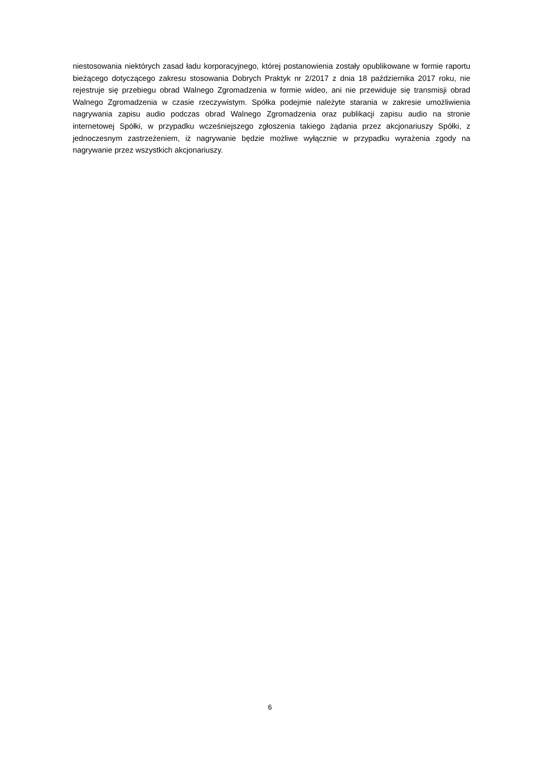niestosowania niektórych zasad ładu korporacyjnego, której postanowienia zostały opublikowane w formie raportu bieżącego dotyczącego zakresu stosowania Dobrych Praktyk nr 2/2017 z dnia 18 października 2017 roku, nie rejestruje się przebiegu obrad Walnego Zgromadzenia w formie wideo, ani nie przewiduje się transmisji obrad Walnego Zgromadzenia w czasie rzeczywistym. Spółka podejmie należyte starania w zakresie umożliwienia nagrywania zapisu audio podczas obrad Walnego Zgromadzenia oraz publikacji zapisu audio na stronie internetowej Spółki, w przypadku wcześniejszego zgłoszenia takiego żądania przez akcjonariuszy Spółki, z jednoczesnym zastrzeżeniem, iż nagrywanie będzie możliwe wyłącznie w przypadku wyrażenia zgody na nagrywanie przez wszystkich akcjonariuszy.
6